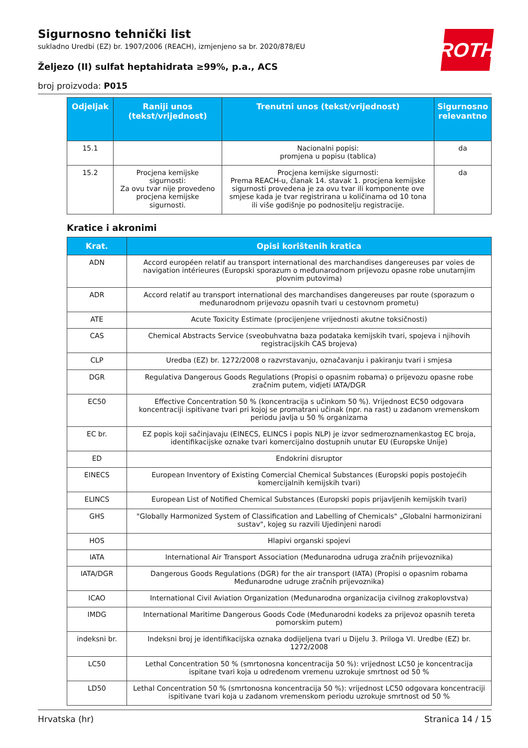ROTH
Sigurnosno tehnički list
sukladno Uredbi (EZ) br. 1907/2006 (REACH), izmjenjeno sa br. 2020/878/EU
Željezo (II) sulfat heptahidrata ≥99%, p.a., ACS
broj proizvoda: P015
| Odjeljak | Raniji unos (tekst/vrijednost) | Trenutni unos (tekst/vrijednost) | Sigurnosno relevantno |
| --- | --- | --- | --- |
| 15.1 | | Nacionalni popisi: promjena u popisu (tablica) | da |
| 15.2 | Procjena kemijske sigurnosti: Za ovu tvar nije provedeno procjena kemijske sigurnosti. | Procjena kemijske sigurnosti: Prema REACH-u, članak 14. stavak 1. procjena kemijske sigurnosti provedena je za ovu tvar ili komponente ove smjese kada je tvar registrirana u količinama od 10 tona ili više godišnje po podnositelju registracije. | da |
Kratice i akronimi
| Krat. | Opisi korištenih kratica |
| --- | --- |
| ADN | Accord européen relatif au transport international des marchandises dangereuses par voies de navigation intérieures (Europski sporazum o međunarodnom prijevozu opasne robe unutarnjim plovnim putovima) |
| ADR | Accord relatif au transport international des marchandises dangereuses par route (sporazum o međunarodnom prijevozu opasnih tvari u cestovnom prometu) |
| ATE | Acute Toxicity Estimate (procijenjene vrijednosti akutne toksičnosti) |
| CAS | Chemical Abstracts Service (sveobuhvatna baza podataka kemijskih tvari, spojeva i njihovih registracijskih CAS brojeva) |
| CLP | Uredba (EZ) br. 1272/2008 o razvrstavanju, označavanju i pakiranju tvari i smjesa |
| DGR | Regulativa Dangerous Goods Regulations (Propisi o opasnim robama) o prijevozu opasne robe zračnim putem, vidjeti IATA/DGR |
| EC50 | Effective Concentration 50 % (koncentracija s učinkom 50 %). Vrijednost EC50 odgovara koncentraciji ispitivane tvari pri kojoj se promatrani učinak (npr. na rast) u zadanom vremenskom periodu javlja u 50 % organizama |
| EC br. | EZ popis koji sačinjavaju (EINECS, ELINCS i popis NLP) je izvor sedmeroznamenkastog EC broja, identifikacijske oznake tvari komercijalno dostupnih unutar EU (Europske Unije) |
| ED | Endokrini disruptor |
| EINECS | European Inventory of Existing Comercial Chemical Substances (Europski popis postojećih komercijalnih kemijskih tvari) |
| ELINCS | European List of Notified Chemical Substances (Europski popis prijavljenih kemijskih tvari) |
| GHS | "Globally Harmonized System of Classification and Labelling of Chemicals" „Globalni harmonizirani sustav", kojeg su razvili Ujedinjeni narodi |
| HOS | Hlapivi organski spojevi |
| IATA | International Air Transport Association (Međunarodna udruga zračnih prijevoznika) |
| IATA/DGR | Dangerous Goods Regulations (DGR) for the air transport (IATA) (Propisi o opasnim robama Međunarodne udruge zračnih prijevoznika) |
| ICAO | International Civil Aviation Organization (Međunarodna organizacija civilnog zrakoplovstva) |
| IMDG | International Maritime Dangerous Goods Code (Međunarodni kodeks za prijevoz opasnih tereta pomorskim putem) |
| indeksni br. | Indeksni broj je identifikacijska oznaka dodijeljena tvari u Dijelu 3. Priloga VI. Uredbe (EZ) br. 1272/2008 |
| LC50 | Lethal Concentration 50 % (smrtonosna koncentracija 50 %): vrijednost LC50 je koncentracija ispitane tvari koja u određenom vremenu uzrokuje smrtnost od 50 % |
| LD50 | Lethal Concentration 50 % (smrtonosna koncentracija 50 %): vrijednost LC50 odgovara koncentraciji ispitivane tvari koja u zadanom vremenskom periodu uzrokuje smrtnost od 50 % |
Hrvatska (hr) Stranica 14 / 15